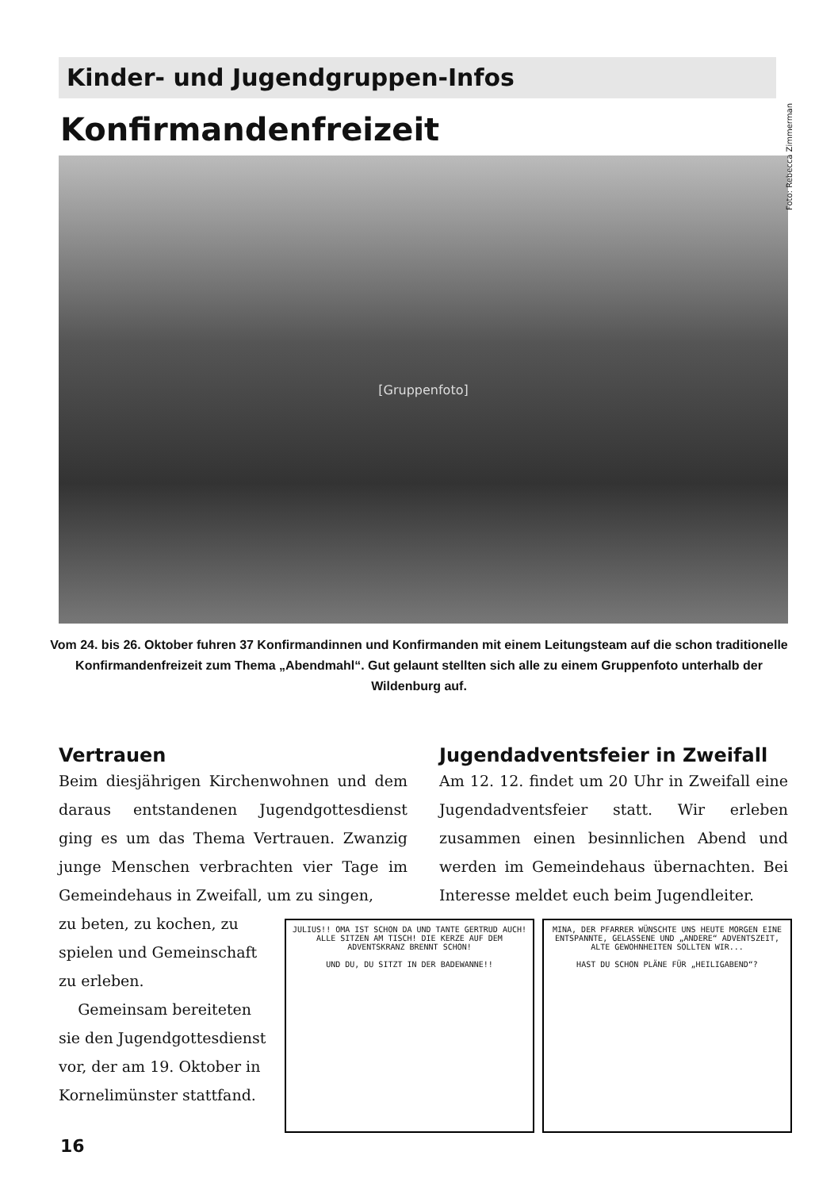Kinder- und Jugendgruppen-Infos
Konfirmandenfreizeit
Foto: Rebecca Zimmerman
[Gruppenfoto]
Vom 24. bis 26. Oktober fuhren 37 Konfirmandinnen und Konfirmanden mit einem Leitungsteam auf die schon traditionelle Konfirmandenfreizeit zum Thema „Abendmahl“. Gut gelaunt stellten sich alle zu einem Gruppenfoto unterhalb der Wildenburg auf.
Vertrauen
Beim diesjährigen Kirchenwohnen und dem daraus entstandenen Jugendgottesdienst ging es um das Thema Vertrauen. Zwanzig junge Menschen verbrachten vier Tage im Gemeindehaus in Zweifall, um zu singen,
Jugendadventsfeier in Zweifall
Am 12. 12. findet um 20 Uhr in Zweifall eine Jugendadventsfeier statt. Wir erleben zusammen einen besinnlichen Abend und werden im Gemeindehaus übernachten. Bei Interesse meldet euch beim Jugendleiter.
zu beten, zu kochen, zu spielen und Gemeinschaft zu erleben.
Gemeinsam bereiteten sie den Jugendgottesdienst vor, der am 19. Oktober in Kornelimünster stattfand.
JULIUS!! OMA IST SCHON DA UND TANTE GERTRUD AUCH! ALLE SITZEN AM TISCH! DIE KERZE AUF DEM ADVENTSKRANZ BRENNT SCHON!
UND DU, DU SITZT IN DER BADEWANNE!!
MINA, DER PFARRER WÜNSCHTE UNS HEUTE MORGEN EINE ENTSPANNTE, GELASSENE UND „ANDERE“ ADVENTSZEIT, ALTE GEWOHNHEITEN SOLLTEN WIR...
HAST DU SCHON PLÄNE FÜR „HEILIGABEND“?
16